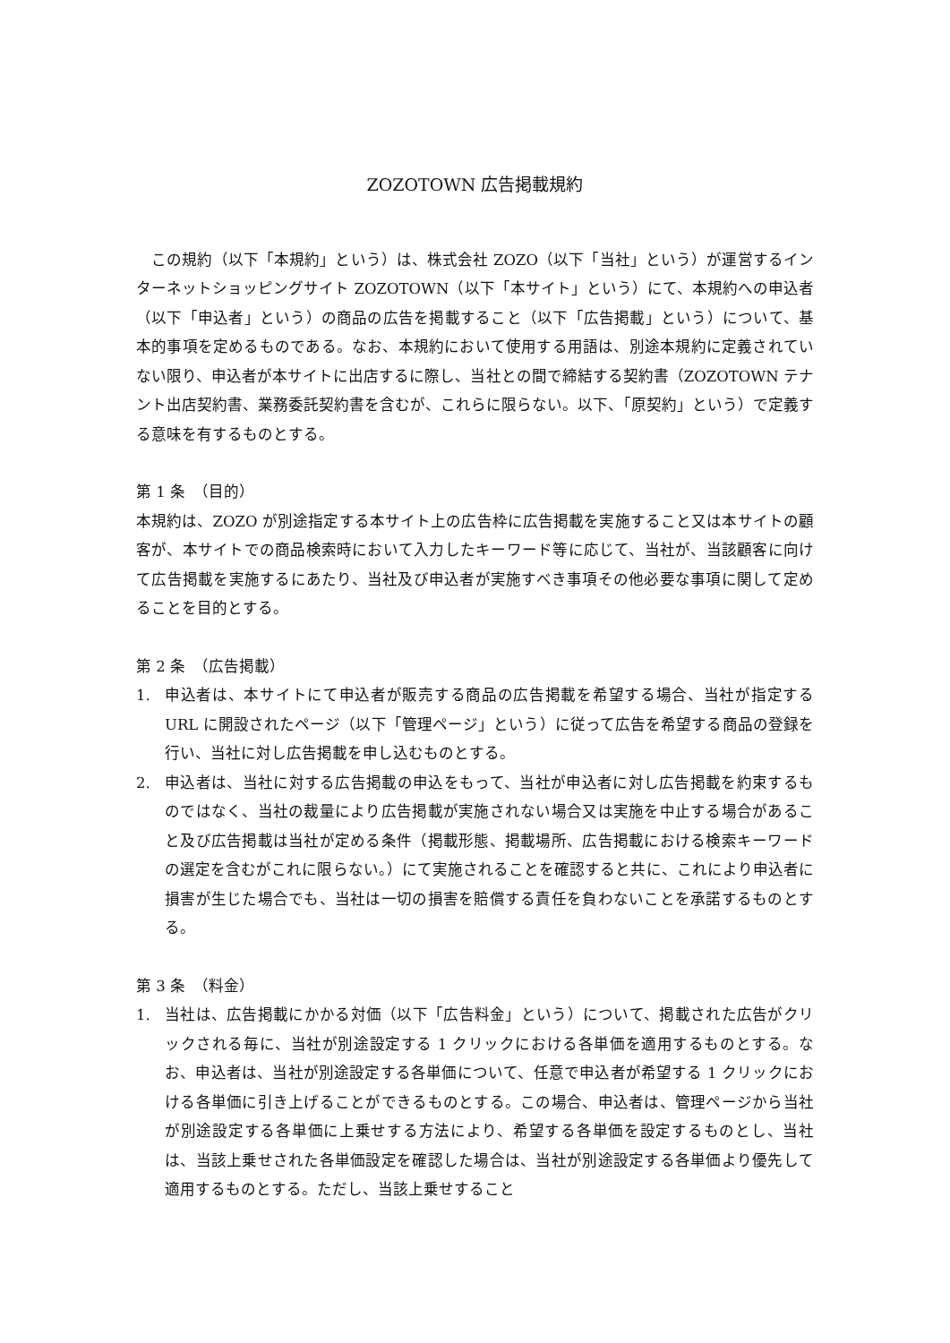ZOZOTOWN 広告掲載規約
　この規約（以下「本規約」という）は、株式会社 ZOZO（以下「当社」という）が運営するインターネットショッピングサイト ZOZOTOWN（以下「本サイト」という）にて、本規約への申込者（以下「申込者」という）の商品の広告を掲載すること（以下「広告掲載」という）について、基本的事項を定めるものである。なお、本規約において使用する用語は、別途本規約に定義されていない限り、申込者が本サイトに出店するに際し、当社との間で締結する契約書（ZOZOTOWN テナント出店契約書、業務委託契約書を含むが、これらに限らない。以下、「原契約」という）で定義する意味を有するものとする。
第 1 条　（目的）
本規約は、ZOZO が別途指定する本サイト上の広告枠に広告掲載を実施すること又は本サイトの顧客が、本サイトでの商品検索時において入力したキーワード等に応じて、当社が、当該顧客に向けて広告掲載を実施するにあたり、当社及び申込者が実施すべき事項その他必要な事項に関して定めることを目的とする。
第 2 条　（広告掲載）
1. 申込者は、本サイトにて申込者が販売する商品の広告掲載を希望する場合、当社が指定する URL に開設されたページ（以下「管理ページ」という）に従って広告を希望する商品の登録を行い、当社に対し広告掲載を申し込むものとする。
2. 申込者は、当社に対する広告掲載の申込をもって、当社が申込者に対し広告掲載を約束するものではなく、当社の裁量により広告掲載が実施されない場合又は実施を中止する場合があること及び広告掲載は当社が定める条件（掲載形態、掲載場所、広告掲載における検索キーワードの選定を含むがこれに限らない。）にて実施されることを確認すると共に、これにより申込者に損害が生じた場合でも、当社は一切の損害を賠償する責任を負わないことを承諾するものとする。
第 3 条　（料金）
1. 当社は、広告掲載にかかる対価（以下「広告料金」という）について、掲載された広告がクリックされる毎に、当社が別途設定する 1 クリックにおける各単価を適用するものとする。なお、申込者は、当社が別途設定する各単価について、任意で申込者が希望する 1 クリックにおける各単価に引き上げることができるものとする。この場合、申込者は、管理ページから当社が別途設定する各単価に上乗せする方法により、希望する各単価を設定するものとし、当社は、当該上乗せされた各単価設定を確認した場合は、当社が別途設定する各単価より優先して適用するものとする。ただし、当該上乗せすること